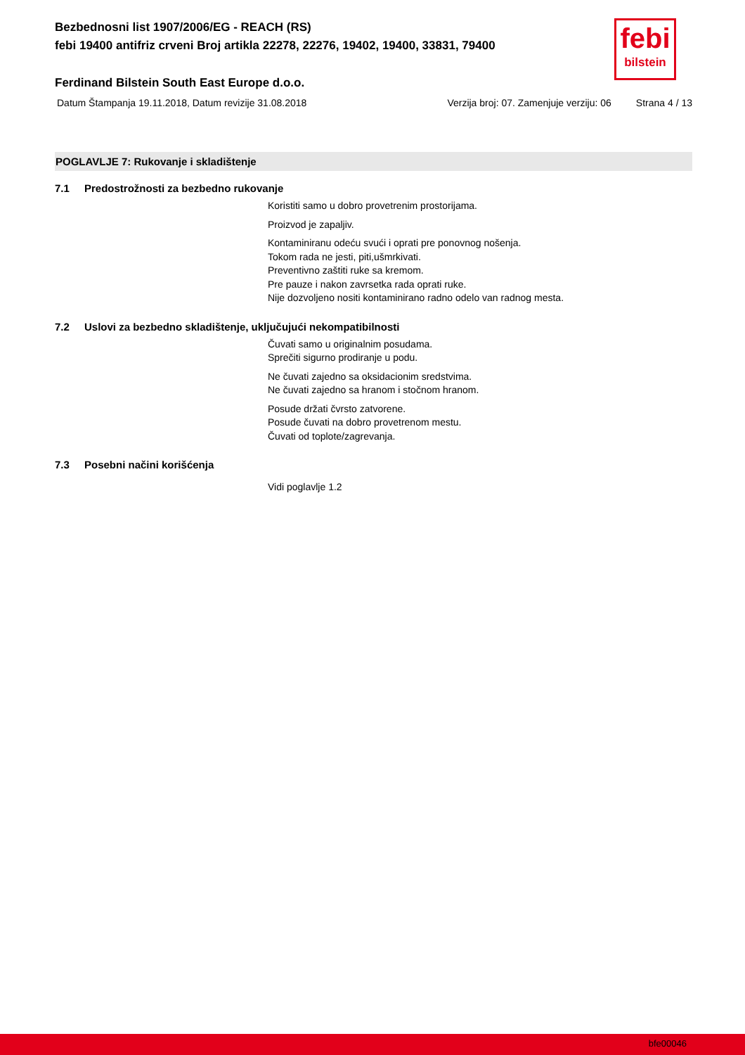febi
bilstein
Bezbednosni list 1907/2006/EG - REACH (RS)
febi 19400 antifriz crveni Broj artikla 22278, 22276, 19402, 19400, 33831, 79400
Ferdinand Bilstein South East Europe d.o.o.
Datum Štampanja 19.11.2018, Datum revizije 31.08.2018 Verzija broj: 07. Zamenjuje verziju: 06 Strana 4 / 13
POGLAVLJE 7: Rukovanje i skladištenje
7.1 Predostrožnosti za bezbedno rukovanje
Koristiti samo u dobro provetrenim prostorijama.
Proizvod je zapaljiv.
Kontaminiranu odeću svući i oprati pre ponovnog nošenja.
Tokom rada ne jesti, piti,ušmrkivati.
Preventivno zaštiti ruke sa kremom.
Pre pauze i nakon zavrsetka rada oprati ruke.
Nije dozvoljeno nositi kontaminirano radno odelo van radnog mesta.
7.2 Uslovi za bezbedno skladištenje, uključujući nekompatibilnosti
Čuvati samo u originalnim posudama.
Sprečiti sigurno prodiranje u podu.
Ne čuvati zajedno sa oksidacionim sredstvima.
Ne čuvati zajedno sa hranom i stočnom hranom.
Posude držati čvrsto zatvorene.
Posude čuvati na dobro provetrenom mestu.
Čuvati od toplote/zagrevanja.
7.3 Posebni načini korišćenja
Vidi poglavlje 1.2
bfe00046